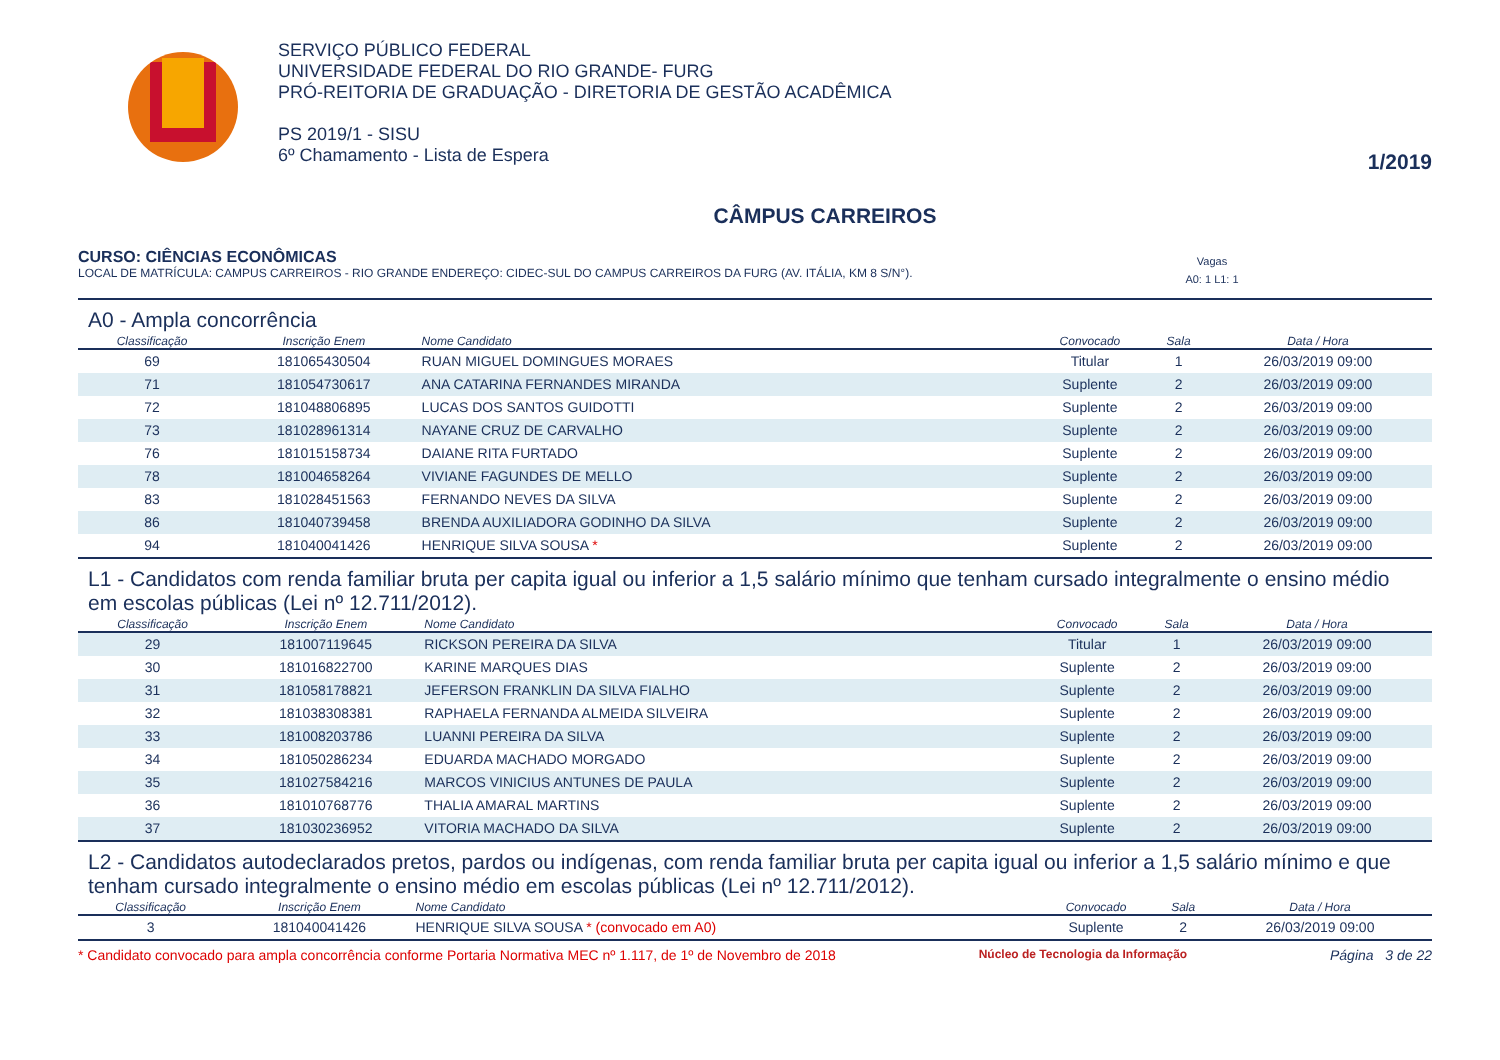SERVIÇO PÚBLICO FEDERAL
UNIVERSIDADE FEDERAL DO RIO GRANDE- FURG
PRÓ-REITORIA DE GRADUAÇÃO - DIRETORIA DE GESTÃO ACADÊMICA
PS 2019/1 - SISU
6º Chamamento - Lista de Espera
1/2019
CÂMPUS CARREIROS
CURSO: CIÊNCIAS ECONÔMICAS
LOCAL DE MATRÍCULA: CAMPUS CARREIROS - RIO GRANDE ENDEREÇO: CIDEC-SUL DO CAMPUS CARREIROS DA FURG (AV. ITÁLIA, KM 8 S/N°). Vagas
A0: 1 L1: 1
A0 - Ampla concorrência
| Classificação | Inscrição Enem | Nome Candidato | Convocado | Sala | Data / Hora |
| --- | --- | --- | --- | --- | --- |
| 69 | 181065430504 | RUAN MIGUEL DOMINGUES MORAES | Titular | 1 | 26/03/2019 09:00 |
| 71 | 181054730617 | ANA CATARINA FERNANDES MIRANDA | Suplente | 2 | 26/03/2019 09:00 |
| 72 | 181048806895 | LUCAS DOS SANTOS GUIDOTTI | Suplente | 2 | 26/03/2019 09:00 |
| 73 | 181028961314 | NAYANE CRUZ DE CARVALHO | Suplente | 2 | 26/03/2019 09:00 |
| 76 | 181015158734 | DAIANE RITA FURTADO | Suplente | 2 | 26/03/2019 09:00 |
| 78 | 181004658264 | VIVIANE FAGUNDES DE MELLO | Suplente | 2 | 26/03/2019 09:00 |
| 83 | 181028451563 | FERNANDO NEVES DA SILVA | Suplente | 2 | 26/03/2019 09:00 |
| 86 | 181040739458 | BRENDA AUXILIADORA GODINHO DA SILVA | Suplente | 2 | 26/03/2019 09:00 |
| 94 | 181040041426 | HENRIQUE SILVA SOUSA * | Suplente | 2 | 26/03/2019 09:00 |
L1 - Candidatos com renda familiar bruta per capita igual ou inferior a 1,5 salário mínimo que tenham cursado integralmente o ensino médio em escolas públicas (Lei nº 12.711/2012).
| Classificação | Inscrição Enem | Nome Candidato | Convocado | Sala | Data / Hora |
| --- | --- | --- | --- | --- | --- |
| 29 | 181007119645 | RICKSON PEREIRA DA SILVA | Titular | 1 | 26/03/2019 09:00 |
| 30 | 181016822700 | KARINE MARQUES DIAS | Suplente | 2 | 26/03/2019 09:00 |
| 31 | 181058178821 | JEFERSON FRANKLIN DA SILVA FIALHO | Suplente | 2 | 26/03/2019 09:00 |
| 32 | 181038308381 | RAPHAELA FERNANDA ALMEIDA SILVEIRA | Suplente | 2 | 26/03/2019 09:00 |
| 33 | 181008203786 | LUANNI PEREIRA DA SILVA | Suplente | 2 | 26/03/2019 09:00 |
| 34 | 181050286234 | EDUARDA MACHADO MORGADO | Suplente | 2 | 26/03/2019 09:00 |
| 35 | 181027584216 | MARCOS VINICIUS ANTUNES DE PAULA | Suplente | 2 | 26/03/2019 09:00 |
| 36 | 181010768776 | THALIA AMARAL MARTINS | Suplente | 2 | 26/03/2019 09:00 |
| 37 | 181030236952 | VITORIA MACHADO DA SILVA | Suplente | 2 | 26/03/2019 09:00 |
L2 - Candidatos autodeclarados pretos, pardos ou indígenas, com renda familiar bruta per capita igual ou inferior a 1,5 salário mínimo e que tenham cursado integralmente o ensino médio em escolas públicas (Lei nº 12.711/2012).
| Classificação | Inscrição Enem | Nome Candidato | Convocado | Sala | Data / Hora |
| --- | --- | --- | --- | --- | --- |
| 3 | 181040041426 | HENRIQUE SILVA SOUSA * (convocado em A0) | Suplente | 2 | 26/03/2019 09:00 |
* Candidato convocado para ampla concorrência conforme Portaria Normativa MEC nº 1.117, de 1º de Novembro de 2018 Núcleo de Tecnologia da Informação Página 3 de 22